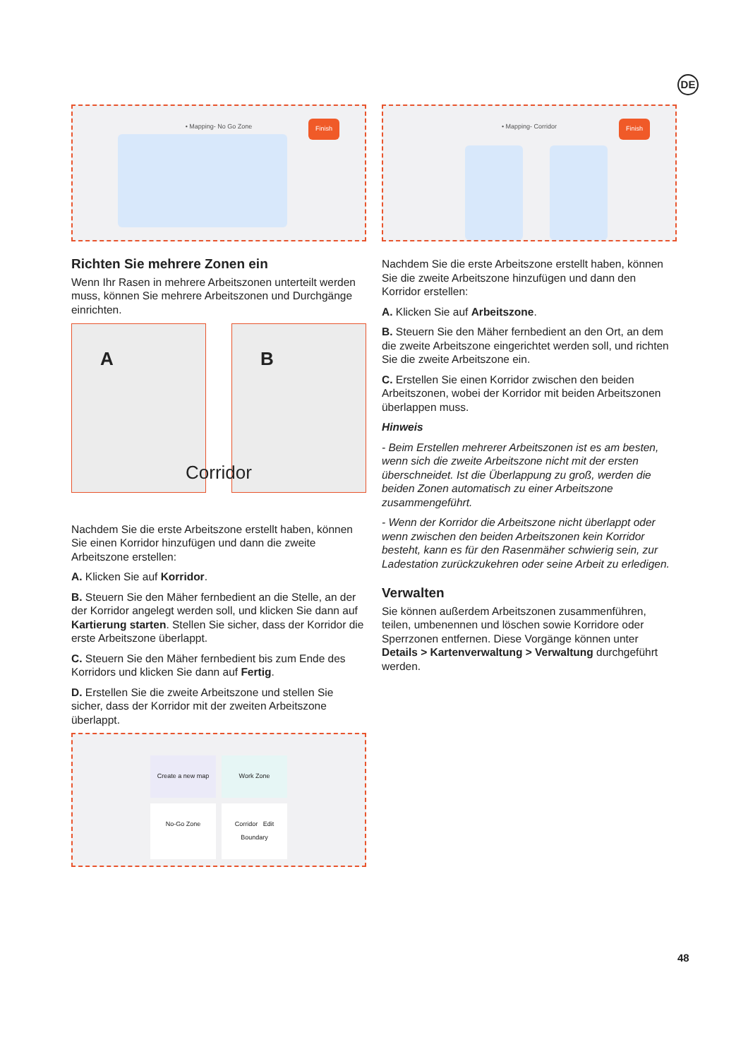DE
• Mapping- No Go Zone
Finish
Richten Sie mehrere Zonen ein
Wenn Ihr Rasen in mehrere Arbeitszonen unterteilt werden muss, können Sie mehrere Arbeitszonen und Durchgänge einrichten.
A B
Corridor
Nachdem Sie die erste Arbeitszone erstellt haben, können Sie einen Korridor hinzufügen und dann die zweite Arbeitszone erstellen:
A. Klicken Sie auf Korridor.
B. Steuern Sie den Mäher fernbedient an die Stelle, an der der Korridor angelegt werden soll, und klicken Sie dann auf Kartierung starten. Stellen Sie sicher, dass der Korridor die erste Arbeitszone überlappt.
C. Steuern Sie den Mäher fernbedient bis zum Ende des Korridors und klicken Sie dann auf Fertig.
D. Erstellen Sie die zweite Arbeitszone und stellen Sie sicher, dass der Korridor mit der zweiten Arbeitszone überlappt.
Create a new map Work Zone No-Go Zone Corridor Edit Boundary
• Mapping- Corridor
Finish
Nachdem Sie die erste Arbeitszone erstellt haben, können Sie die zweite Arbeitszone hinzufügen und dann den Korridor erstellen:
A. Klicken Sie auf Arbeitszone.
B. Steuern Sie den Mäher fernbedient an den Ort, an dem die zweite Arbeitszone eingerichtet werden soll, und richten Sie die zweite Arbeitszone ein.
C. Erstellen Sie einen Korridor zwischen den beiden Arbeitszonen, wobei der Korridor mit beiden Arbeitszonen überlappen muss.
Hinweis
- Beim Erstellen mehrerer Arbeitszonen ist es am besten, wenn sich die zweite Arbeitszone nicht mit der ersten überschneidet. Ist die Überlappung zu groß, werden die beiden Zonen automatisch zu einer Arbeitszone zusammengeführt.
- Wenn der Korridor die Arbeitszone nicht überlappt oder wenn zwischen den beiden Arbeitszonen kein Korridor besteht, kann es für den Rasenmäher schwierig sein, zur Ladestation zurückzukehren oder seine Arbeit zu erledigen.
Verwalten
Sie können außerdem Arbeitszonen zusammenführen, teilen, umbenennen und löschen sowie Korridore oder Sperrzonen entfernen. Diese Vorgänge können unter Details > Kartenverwaltung > Verwaltung durchgeführt werden.
48